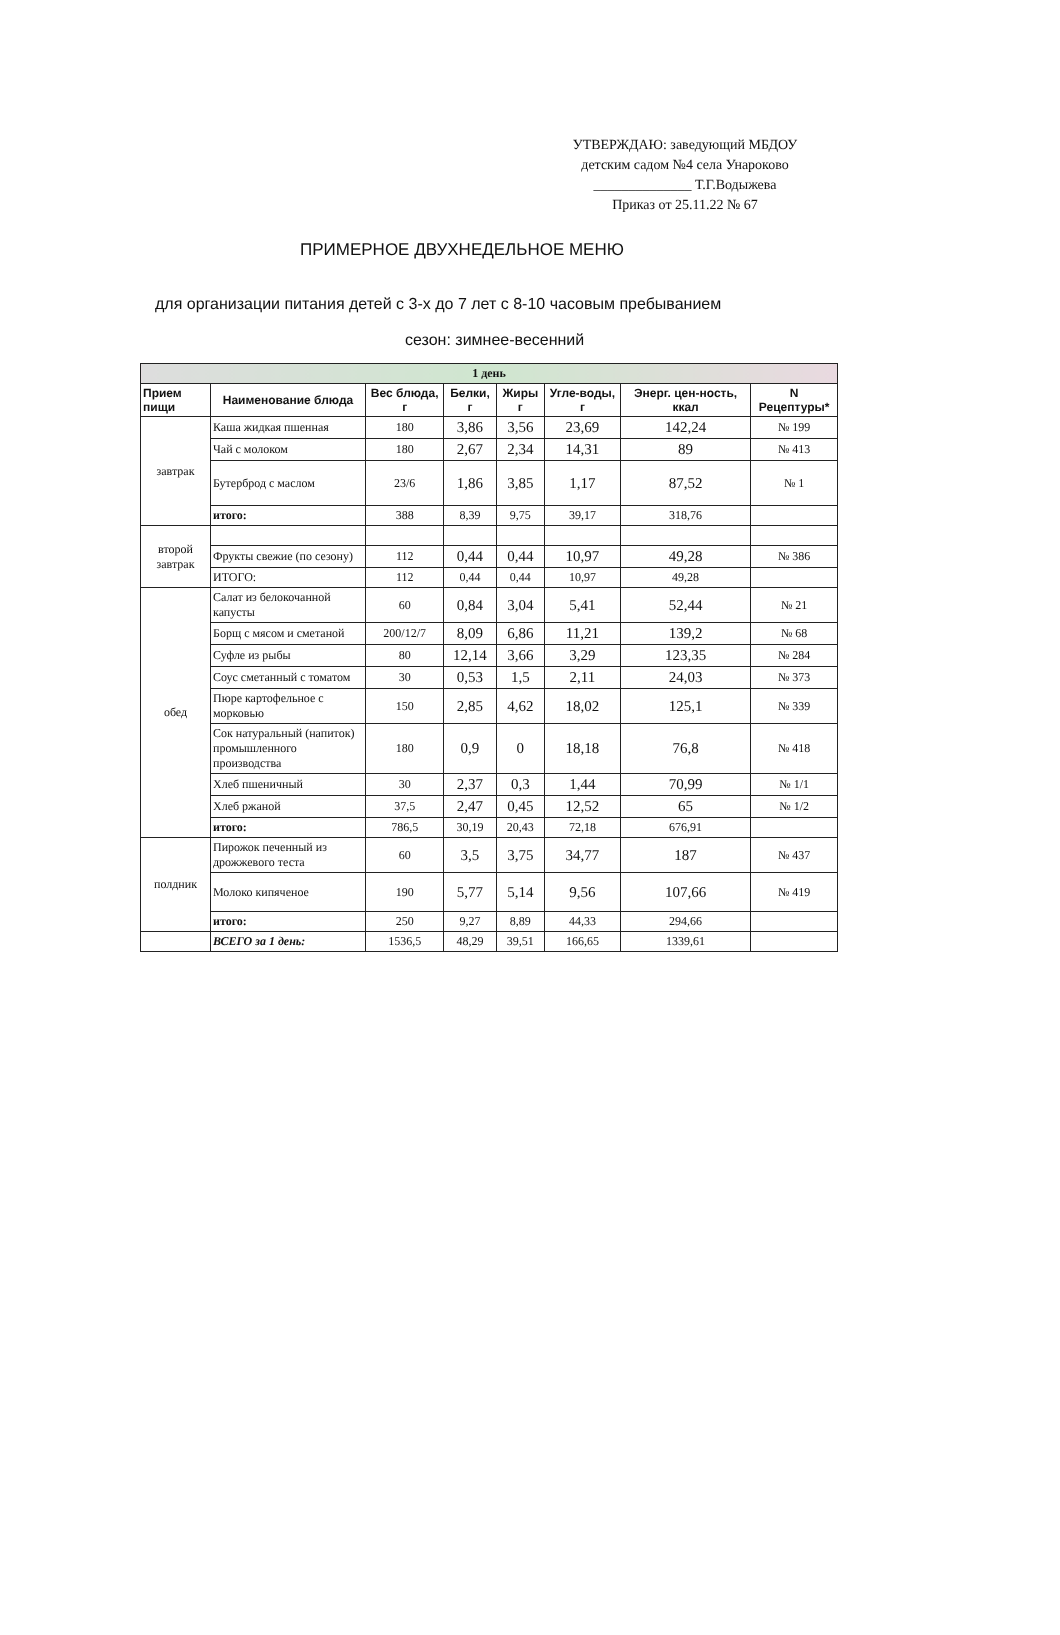УТВЕРЖДАЮ: заведующий МБДОУ
детским садом №4 села Унароково
______________ Т.Г.Водыжева
Приказ от 25.11.22 № 67
ПРИМЕРНОЕ ДВУХНЕДЕЛЬНОЕ МЕНЮ
для организации питания детей с 3-х до 7 лет с 8-10 часовым пребыванием
сезон: зимнее-весенний
| 1 день | | | | | | | |
| Прием пищи | Наименование блюда | Вес блюда, г | Белки, г | Жиры г | Угле-воды, г | Энерг. цен-ность, ккал | N Рецептуры* |
| завтрак | Каша жидкая пшенная | 180 | 3,86 | 3,56 | 23,69 | 142,24 | № 199 |
| | Чай с молоком | 180 | 2,67 | 2,34 | 14,31 | 89 | № 413 |
| | Бутерброд с маслом | 23/6 | 1,86 | 3,85 | 1,17 | 87,52 | № 1 |
| | итого: | 388 | 8,39 | 9,75 | 39,17 | 318,76 | |
| второй завтрак | | | | | | | |
| | Фрукты свежие (по сезону) | 112 | 0,44 | 0,44 | 10,97 | 49,28 | № 386 |
| | ИТОГО: | 112 | 0,44 | 0,44 | 10,97 | 49,28 | |
| обед | Салат из белокочанной капусты | 60 | 0,84 | 3,04 | 5,41 | 52,44 | № 21 |
| | Борщ с мясом и сметаной | 200/12/7 | 8,09 | 6,86 | 11,21 | 139,2 | № 68 |
| | Суфле из рыбы | 80 | 12,14 | 3,66 | 3,29 | 123,35 | № 284 |
| | Соус сметанный с томатом | 30 | 0,53 | 1,5 | 2,11 | 24,03 | № 373 |
| | Пюре картофельное с морковью | 150 | 2,85 | 4,62 | 18,02 | 125,1 | № 339 |
| | Сок натуральный (напиток) промышленного производства | 180 | 0,9 | 0 | 18,18 | 76,8 | № 418 |
| | Хлеб пшеничный | 30 | 2,37 | 0,3 | 1,44 | 70,99 | № 1/1 |
| | Хлеб ржаной | 37,5 | 2,47 | 0,45 | 12,52 | 65 | № 1/2 |
| | итого: | 786,5 | 30,19 | 20,43 | 72,18 | 676,91 | |
| полдник | Пирожок печенный из дрожжевого теста | 60 | 3,5 | 3,75 | 34,77 | 187 | № 437 |
| | Молоко кипяченое | 190 | 5,77 | 5,14 | 9,56 | 107,66 | № 419 |
| | итого: | 250 | 9,27 | 8,89 | 44,33 | 294,66 | |
| | ВСЕГО за 1 день: | 1536,5 | 48,29 | 39,51 | 166,65 | 1339,61 | |